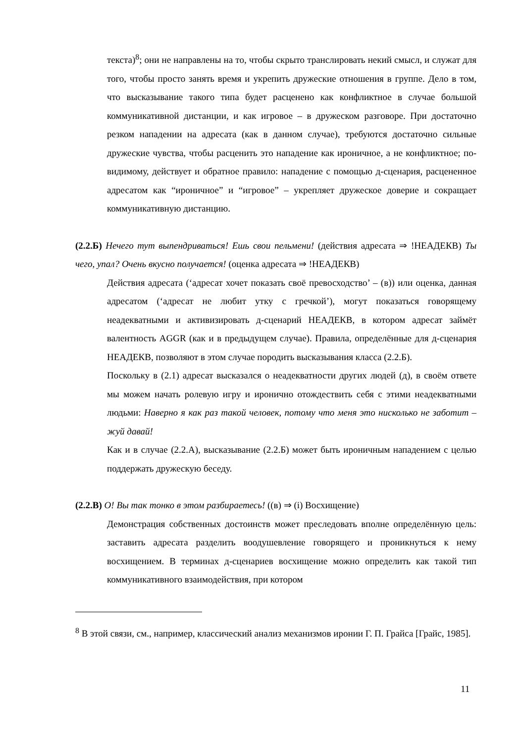текста)<sup>8</sup>; они не направлены на то, чтобы скрыто транслировать некий смысл, и служат для того, чтобы просто занять время и укрепить дружеские отношения в группе. Дело в том, что высказывание такого типа будет расценено как конфликтное в случае большой коммуникативной дистанции, и как игровое – в дружеском разговоре. При достаточно резком нападении на адресата (как в данном случае), требуются достаточно сильные дружеские чувства, чтобы расценить это нападение как ироничное, а не конфликтное; по-видимому, действует и обратное правило: нападение с помощью д-сценария, расцененное адресатом как “ироничное” и “игровое” – укрепляет дружеское доверие и сокращает коммуникативную дистанцию.
(2.2.Б) Нечего тут выпендриваться! Ешь свои пельмени! (действия адресата ⇒ !НЕАДЕКВ) Ты чего, упал? Очень вкусно получается! (оценка адресата ⇒ !НЕАДЕКВ)
Действия адресата (‘адресат хочет показать своё превосходство’ – (в)) или оценка, данная адресатом (‘адресат не любит утку с гречкой’), могут показаться говорящему неадекватными и активизировать д-сценарий НЕАДЕКВ, в котором адресат займёт валентность AGGR (как и в предыдущем случае). Правила, определённые для д-сценария НЕАДЕКВ, позволяют в этом случае породить высказывания класса (2.2.Б).
Поскольку в (2.1) адресат высказался о неадекватности других людей (д), в своём ответе мы можем начать ролевую игру и иронично отождествить себя с этими неадекватными людьми: Наверно я как раз такой человек, потому что меня это нисколько не заботит – жуй давай!
Как и в случае (2.2.А), высказывание (2.2.Б) может быть ироничным нападением с целью поддержать дружескую беседу.
(2.2.В) О! Вы так тонко в этом разбираетесь! ((в) ⇒ (i) Восхищение)
Демонстрация собственных достоинств может преследовать вполне определённую цель: заставить адресата разделить воодушевление говорящего и проникнуться к нему восхищением. В терминах д-сценариев восхищение можно определить как такой тип коммуникативного взаимодействия, при котором
<sup>8</sup> В этой связи, см., например, классический анализ механизмов иронии Г. П. Грайса [Грайс, 1985].
11